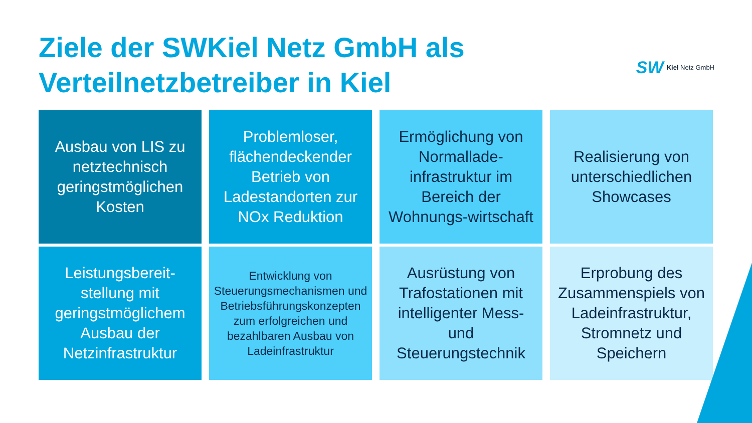Ziele der SWKiel Netz GmbH als
Verteilnetzbetreiber in Kiel
SW Kiel Netz GmbH
Ausbau von LIS zu netztechnisch geringstmöglichen Kosten
Problemloser, flächendeckender Betrieb von Ladestandorten zur NOx Reduktion
Ermöglichung von Normallade-infrastruktur im Bereich der Wohnungs-wirtschaft
Realisierung von unterschiedlichen Showcases
Leistungsbereit-stellung mit geringstmöglichem Ausbau der Netzinfrastruktur
Entwicklung von Steuerungsmechanismen und Betriebsführungskonzepten zum erfolgreichen und bezahlbaren Ausbau von Ladeinfrastruktur
Ausrüstung von Trafostationen mit intelligenter Mess- und Steuerungstechnik
Erprobung des Zusammenspiels von Ladeinfrastruktur, Stromnetz und Speichern